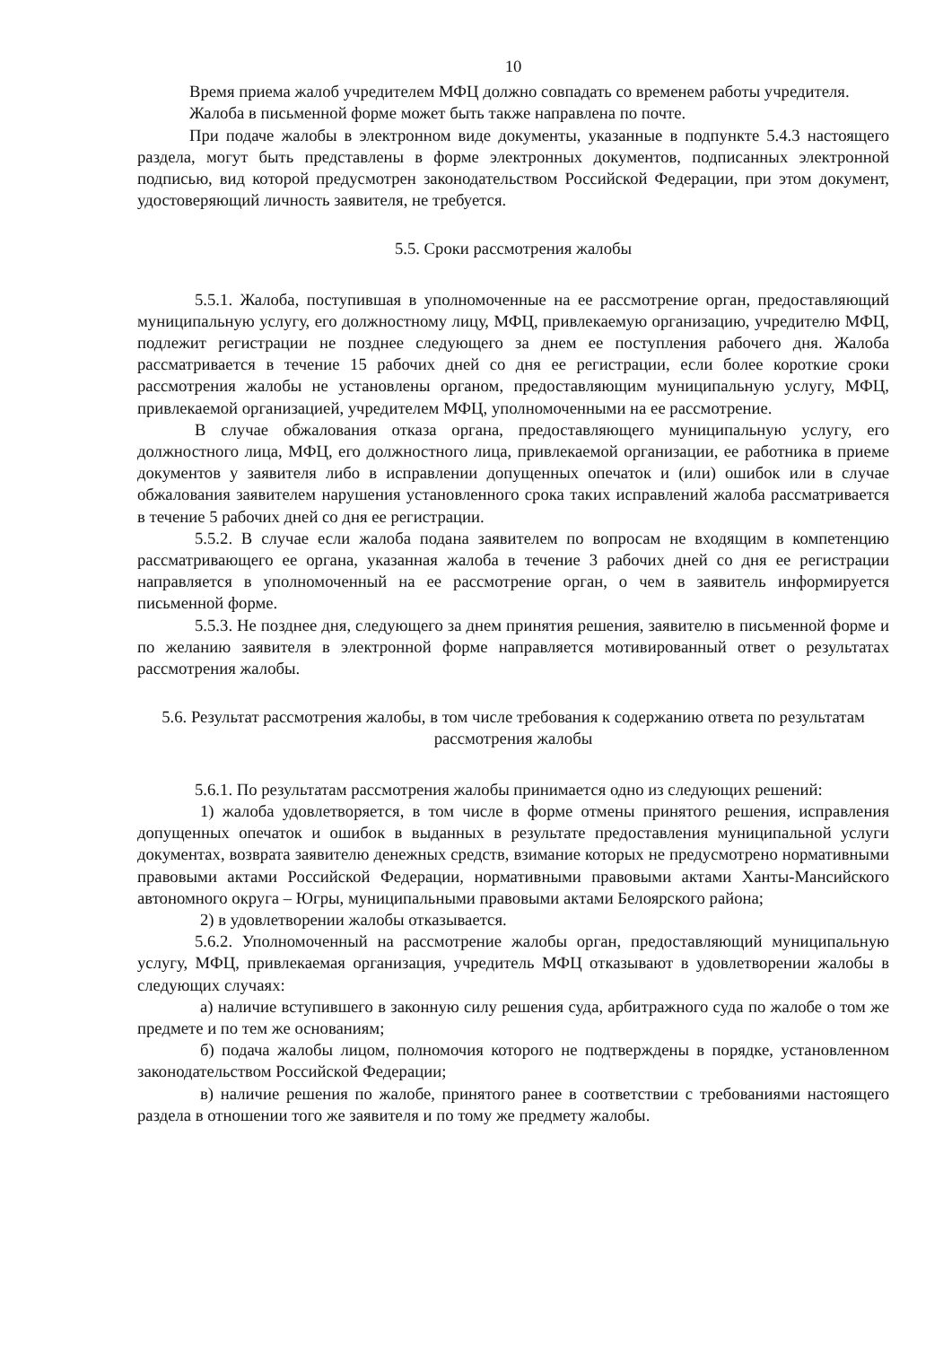10
Время приема жалоб учредителем МФЦ должно совпадать со временем работы учредителя.
Жалоба в письменной форме может быть также направлена по почте.
При подаче жалобы в электронном виде документы, указанные в подпункте 5.4.3 настоящего раздела, могут быть представлены в форме электронных документов, подписанных электронной подписью, вид которой предусмотрен законодательством Российской Федерации, при этом документ, удостоверяющий личность заявителя, не требуется.
5.5. Сроки рассмотрения жалобы
5.5.1. Жалоба, поступившая в уполномоченные на ее рассмотрение орган, предоставляющий муниципальную услугу, его должностному лицу, МФЦ, привлекаемую организацию, учредителю МФЦ, подлежит регистрации не позднее следующего за днем ее поступления рабочего дня. Жалоба рассматривается в течение 15 рабочих дней со дня ее регистрации, если более короткие сроки рассмотрения жалобы не установлены органом, предоставляющим муниципальную услугу, МФЦ, привлекаемой организацией, учредителем МФЦ, уполномоченными на ее рассмотрение.
В случае обжалования отказа органа, предоставляющего муниципальную услугу, его должностного лица, МФЦ, его должностного лица, привлекаемой организации, ее работника в приеме документов у заявителя либо в исправлении допущенных опечаток и (или) ошибок или в случае обжалования заявителем нарушения установленного срока таких исправлений жалоба рассматривается в течение 5 рабочих дней со дня ее регистрации.
5.5.2. В случае если жалоба подана заявителем по вопросам не входящим в компетенцию рассматривающего ее органа, указанная жалоба в течение 3 рабочих дней со дня ее регистрации направляется в уполномоченный на ее рассмотрение орган, о чем в заявитель информируется письменной форме.
5.5.3. Не позднее дня, следующего за днем принятия решения, заявителю в письменной форме и по желанию заявителя в электронной форме направляется мотивированный ответ о результатах рассмотрения жалобы.
5.6. Результат рассмотрения жалобы, в том числе требования к содержанию ответа по результатам рассмотрения жалобы
5.6.1. По результатам рассмотрения жалобы принимается одно из следующих решений:
1) жалоба удовлетворяется, в том числе в форме отмены принятого решения, исправления допущенных опечаток и ошибок в выданных в результате предоставления муниципальной услуги документах, возврата заявителю денежных средств, взимание которых не предусмотрено нормативными правовыми актами Российской Федерации, нормативными правовыми актами Ханты-Мансийского автономного округа – Югры, муниципальными правовыми актами Белоярского района;
2) в удовлетворении жалобы отказывается.
5.6.2. Уполномоченный на рассмотрение жалобы орган, предоставляющий муниципальную услугу, МФЦ, привлекаемая организация, учредитель МФЦ отказывают в удовлетворении жалобы в следующих случаях:
а) наличие вступившего в законную силу решения суда, арбитражного суда по жалобе о том же предмете и по тем же основаниям;
б) подача жалобы лицом, полномочия которого не подтверждены в порядке, установленном законодательством Российской Федерации;
в) наличие решения по жалобе, принятого ранее в соответствии с требованиями настоящего раздела в отношении того же заявителя и по тому же предмету жалобы.